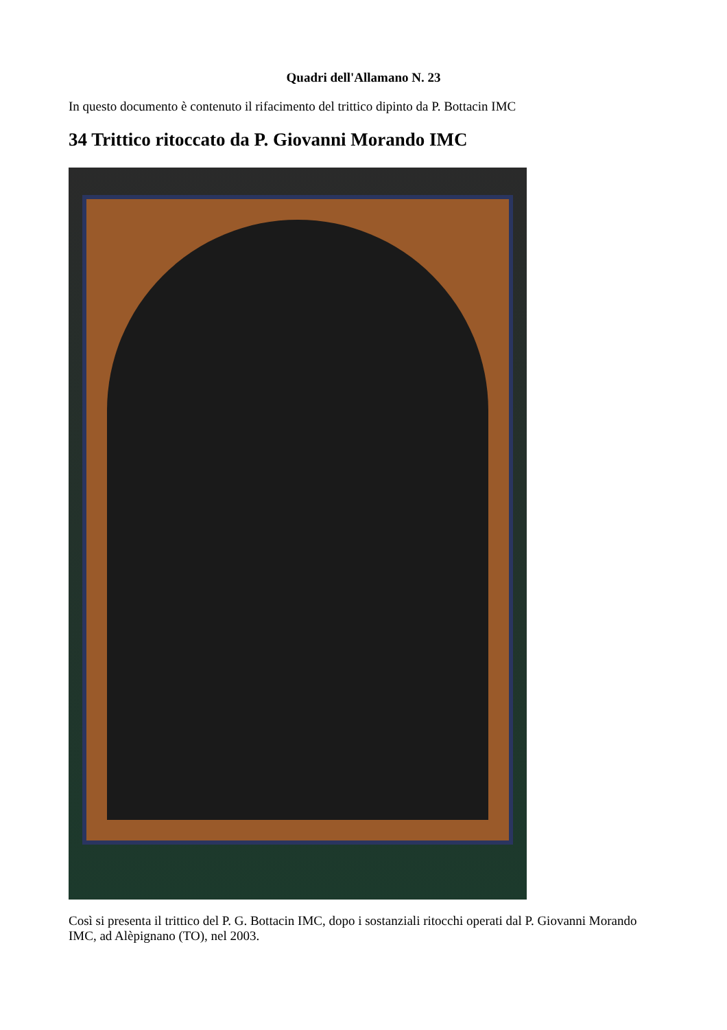Quadri dell'Allamano N. 23
In questo documento è contenuto il rifacimento del trittico dipinto da P. Bottacin IMC
34 Trittico ritoccato da P. Giovanni Morando IMC
Così si presenta il trittico del P. G. Bottacin IMC, dopo i sostanziali ritocchi operati dal P. Giovanni Morando IMC, ad Alèpignano (TO), nel 2003.